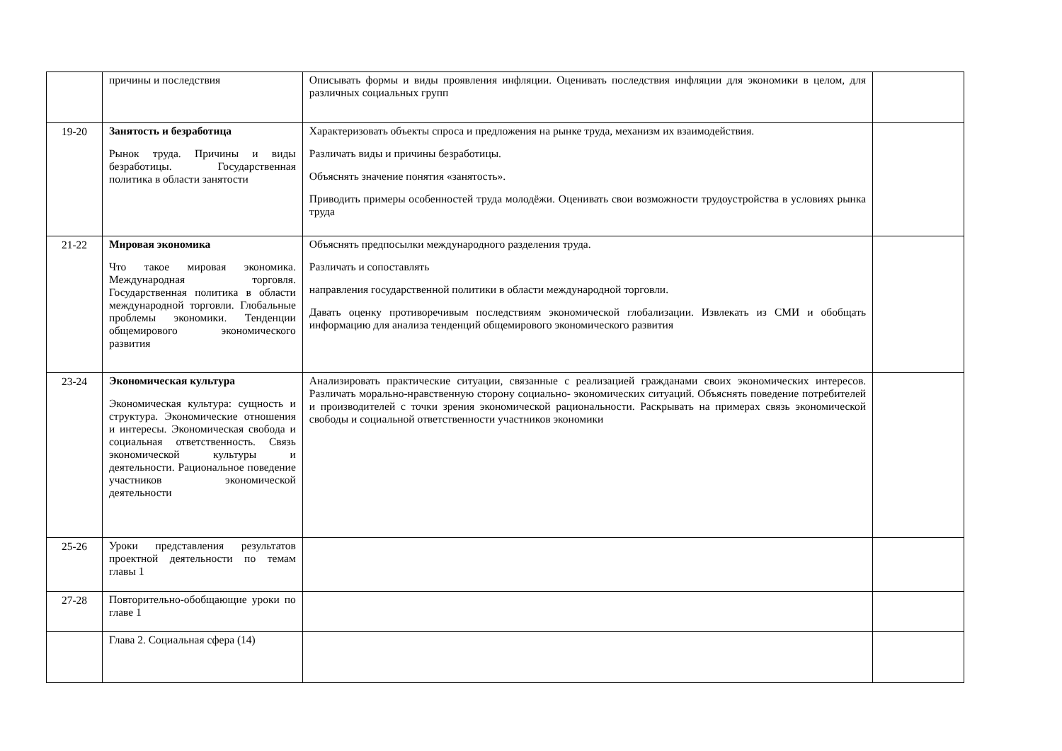| | причины и последствия | Описывать формы и виды проявления инфляции. Оценивать последствия инфляции для экономики в целом, для различных социальных групп | |
| 19-20 | Занятость и безработица Рынок труда. Причины и виды безработицы. Государственная политика в области занятости | Характеризовать объекты спроса и предложения на рынке труда, механизм их взаимодействия. Различать виды и причины безработицы. Объяснять значение понятия «занятость». Приводить примеры особенностей труда молодёжи. Оценивать свои возможности трудоустройства в условиях рынка труда | |
| 21-22 | Мировая экономика Что такое мировая экономика. Международная торговля. Государственная политика в области международной торговли. Глобальные проблемы экономики. Тенденции общемирового экономического развития | Объяснять предпосылки международного разделения труда. Различать и сопоставлять направления государственной политики в области международной торговли. Давать оценку противоречивым последствиям экономической глобализации. Извлекать из СМИ и обобщать информацию для анализа тенденций общемирового экономического развития | |
| 23-24 | Экономическая культура Экономическая культура: сущность и структура. Экономические отношения и интересы. Экономическая свобода и социальная ответственность. Связь экономической культуры и деятельности. Рациональное поведение участников экономической деятельности | Анализировать практические ситуации, связанные с реализацией гражданами своих экономических интересов. Различать морально-нравственную сторону социально- экономических ситуаций. Объяснять поведение потребителей и производителей с точки зрения экономической рациональности. Раскрывать на примерах связь экономической свободы и социальной ответственности участников экономики | |
| 25-26 | Уроки представления результатов проектной деятельности по темам главы 1 | | |
| 27-28 | Повторительно-обобщающие уроки по главе 1 | | |
| | Глава 2. Социальная сфера (14) | | |